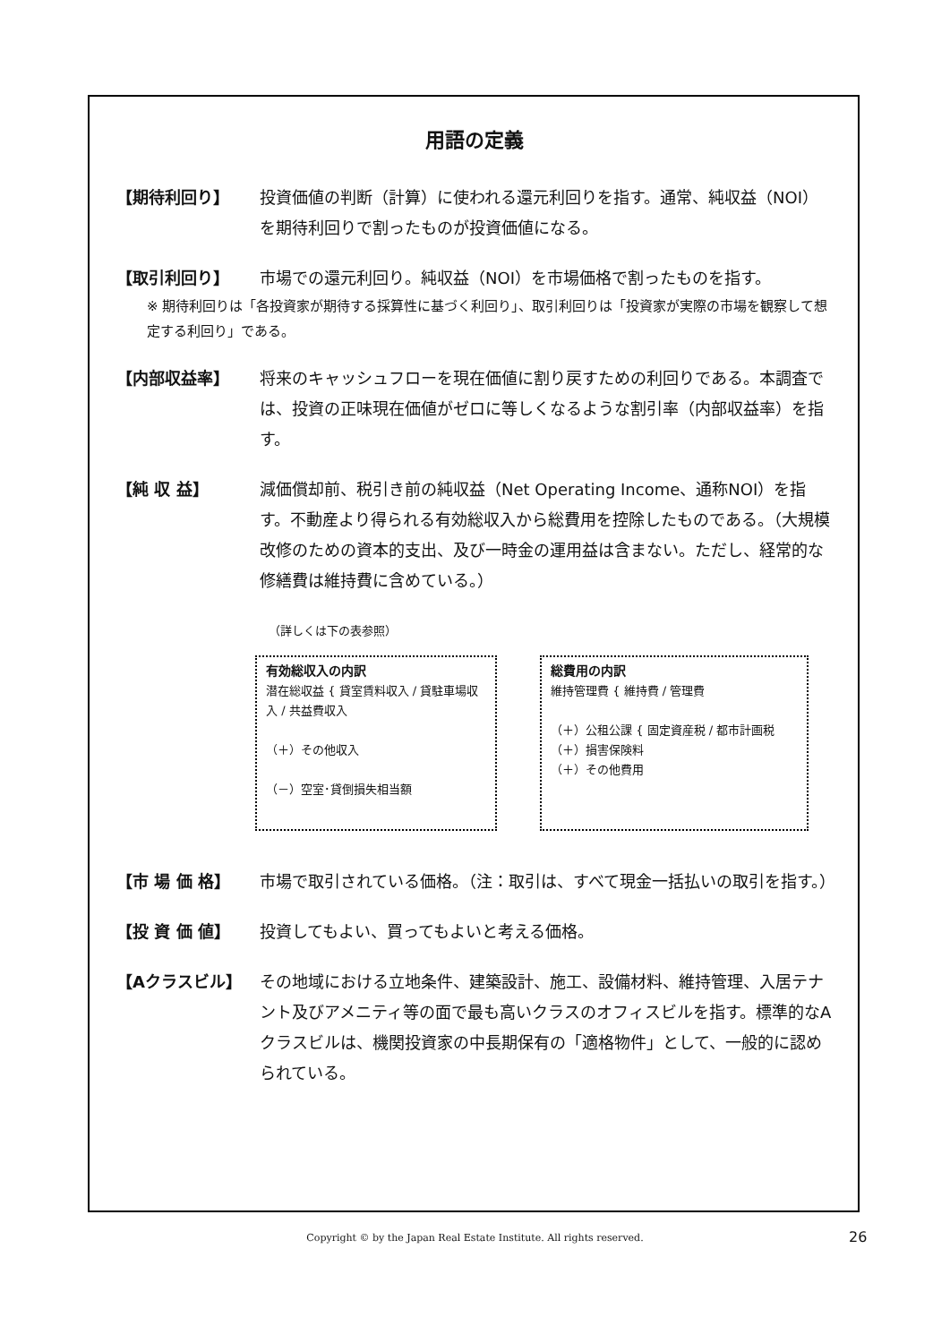用語の定義
【期待利回り】 投資価値の判断（計算）に使われる還元利回りを指す。通常、純収益（NOI）を期待利回りで割ったものが投資価値になる。
【取引利回り】 市場での還元利回り。純収益（NOI）を市場価格で割ったものを指す。
※ 期待利回りは「各投資家が期待する採算性に基づく利回り」、取引利回りは「投資家が実際の市場を観察して想定する利回り」である。
【内部収益率】 将来のキャッシュフローを現在価値に割り戻すための利回りである。本調査では、投資の正味現在価値がゼロに等しくなるような割引率（内部収益率）を指す。
【純 収 益】 減価償却前、税引き前の純収益（Net Operating Income、通称NOI）を指す。不動産より得られる有効総収入から総費用を控除したものである。（大規模改修のための資本的支出、及び一時金の運用益は含まない。ただし、経常的な修繕費は維持費に含めている。）
（詳しくは下の表参照）
有効総収入の内訳
潜在総収益 { 貸室賃料収入 / 貸駐車場収入 / 共益費収入
（＋）その他収入
（－）空室･貸倒損失相当額
総費用の内訳
維持管理費 { 維持費 / 管理費
（＋）公租公課 { 固定資産税 / 都市計画税
（＋）損害保険料
（＋）その他費用
【市 場 価 格】 市場で取引されている価格。（注：取引は、すべて現金一括払いの取引を指す。）
【投 資 価 値】 投資してもよい、買ってもよいと考える価格。
【Aクラスビル】 その地域における立地条件、建築設計、施工、設備材料、維持管理、入居テナント及びアメニティ等の面で最も高いクラスのオフィスビルを指す。標準的なAクラスビルは、機関投資家の中長期保有の「適格物件」として、一般的に認められている。
Copyright © by the Japan Real Estate Institute. All rights reserved. 26